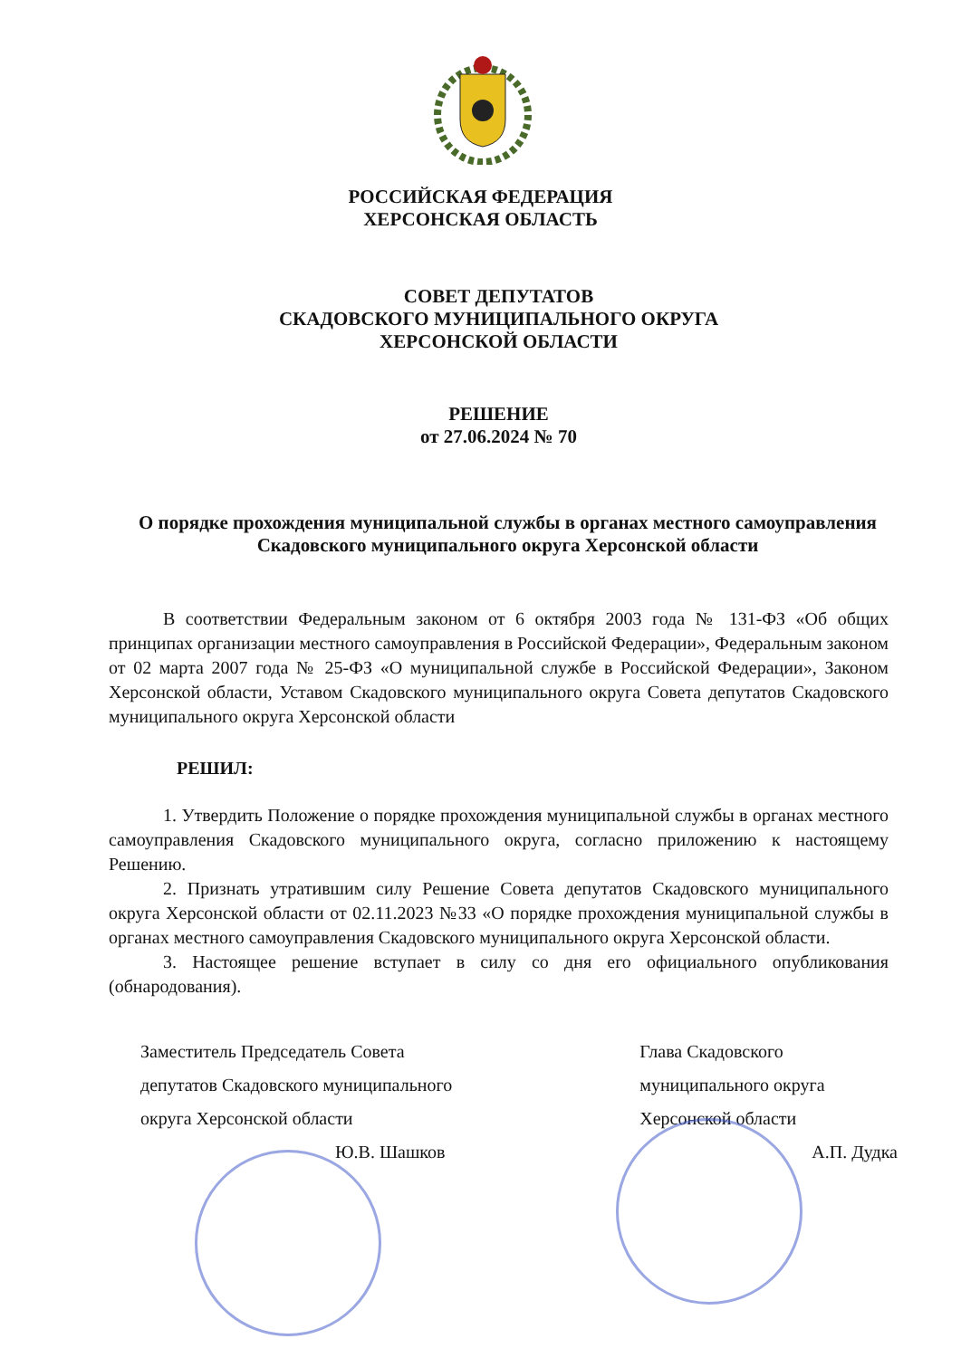РОССИЙСКАЯ ФЕДЕРАЦИЯ
ХЕРСОНСКАЯ ОБЛАСТЬ
СОВЕТ ДЕПУТАТОВ
СКАДОВСКОГО МУНИЦИПАЛЬНОГО ОКРУГА
ХЕРСОНСКОЙ ОБЛАСТИ
РЕШЕНИЕ
от 27.06.2024 № 70
О порядке прохождения муниципальной службы в органах местного самоуправления Скадовского муниципального округа Херсонской области
В соответствии Федеральным законом от 6 октября 2003 года № 131-ФЗ «Об общих принципах организации местного самоуправления в Российской Федерации», Федеральным законом от 02 марта 2007 года № 25-ФЗ «О муниципальной службе в Российской Федерации», Законом Херсонской области, Уставом Скадовского муниципального округа Совета депутатов Скадовского муниципального округа Херсонской области
РЕШИЛ:
1. Утвердить Положение о порядке прохождения муниципальной службы в органах местного самоуправления Скадовского муниципального округа, согласно приложению к настоящему Решению.
2. Признать утратившим силу Решение Совета депутатов Скадовского муниципального округа Херсонской области от 02.11.2023 №33 «О порядке прохождения муниципальной службы в органах местного самоуправления Скадовского муниципального округа Херсонской области.
3. Настоящее решение вступает в силу со дня его официального опубликования (обнародования).
Заместитель Председатель Совета
депутатов Скадовского муниципального
округа Херсонской области
Ю.В. Шашков
Глава Скадовского
муниципального округа
Херсонской области
А.П. Дудка